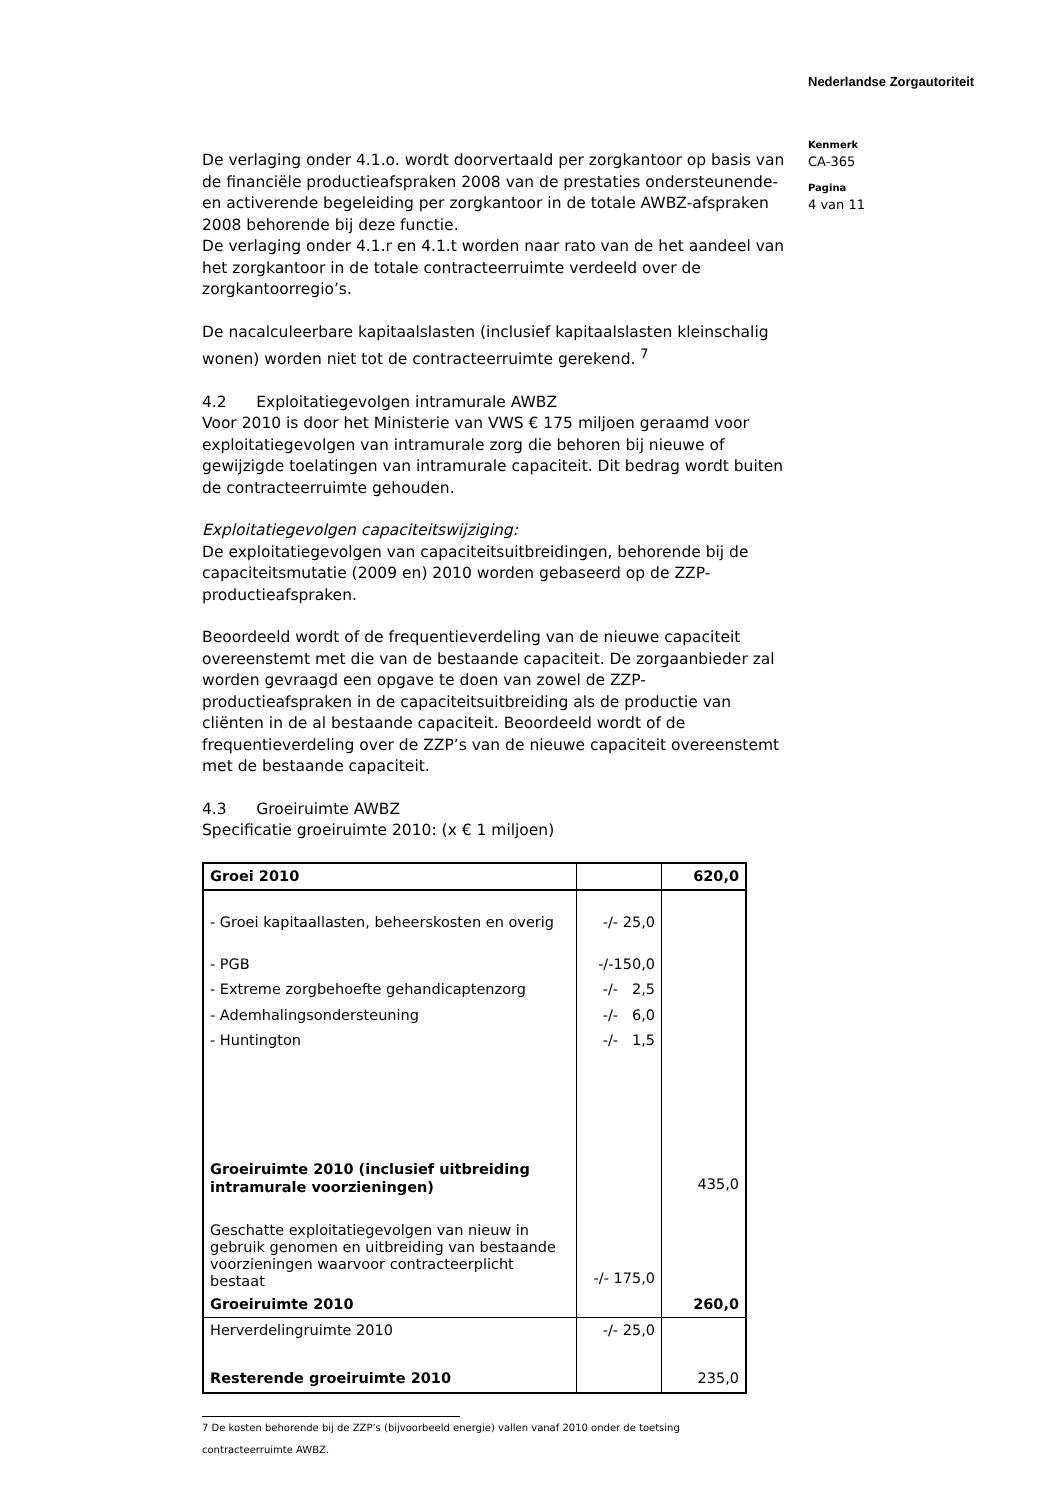Nederlandse Zorgautoriteit
Kenmerk
CA-365
Pagina
4 van 11
De verlaging onder 4.1.o. wordt doorvertaald per zorgkantoor op basis van de financiële productieafspraken 2008 van de prestaties ondersteunende- en activerende begeleiding per zorgkantoor in de totale AWBZ-afspraken 2008 behorende bij deze functie.
De verlaging onder 4.1.r en 4.1.t worden naar rato van de het aandeel van het zorgkantoor in de totale contracteerruimte verdeeld over de zorgkantoorregio’s.
De nacalculeerbare kapitaalslasten (inclusief kapitaalslasten kleinschalig wonen) worden niet tot de contracteerruimte gerekend. <sup>7</sup>
4.2 Exploitatiegevolgen intramurale AWBZ
Voor 2010 is door het Ministerie van VWS € 175 miljoen geraamd voor exploitatiegevolgen van intramurale zorg die behoren bij nieuwe of gewijzigde toelatingen van intramurale capaciteit. Dit bedrag wordt buiten de contracteerruimte gehouden.
Exploitatiegevolgen capaciteitswijziging:
De exploitatiegevolgen van capaciteitsuitbreidingen, behorende bij de capaciteitsmutatie (2009 en) 2010 worden gebaseerd op de ZZP-productieafspraken.
Beoordeeld wordt of de frequentieverdeling van de nieuwe capaciteit overeenstemt met die van de bestaande capaciteit. De zorgaanbieder zal worden gevraagd een opgave te doen van zowel de ZZP-productieafspraken in de capaciteitsuitbreiding als de productie van cliënten in de al bestaande capaciteit. Beoordeeld wordt of de frequentieverdeling over de ZZP’s van de nieuwe capaciteit overeenstemt met de bestaande capaciteit.
4.3 Groeiruimte AWBZ
Specificatie groeiruimte 2010: (x € 1 miljoen)
| Groei 2010 | | 620,0 |
| - Groei kapitaallasten, beheerskosten en overig | -/- 25,0 | |
| - PGB | -/-150,0 | |
| - Extreme zorgbehoefte gehandicaptenzorg | -/- 2,5 | |
| - Ademhalingsondersteuning | -/- 6,0 | |
| - Huntington | -/- 1,5 | |
| Groeiruimte 2010 (inclusief uitbreiding intramurale voorzieningen) | | 435,0 |
| Geschatte exploitatiegevolgen van nieuw in gebruik genomen en uitbreiding van bestaande voorzieningen waarvoor contracteerplicht bestaat | -/- 175,0 | |
| Groeiruimte 2010 | | 260,0 |
| Herverdelingruimte 2010 | -/- 25,0 | |
| Resterende groeiruimte 2010 | | 235,0 |
7 De kosten behorende bij de ZZP’s (bijvoorbeeld energie) vallen vanaf 2010 onder de toetsing contracteerruimte AWBZ.